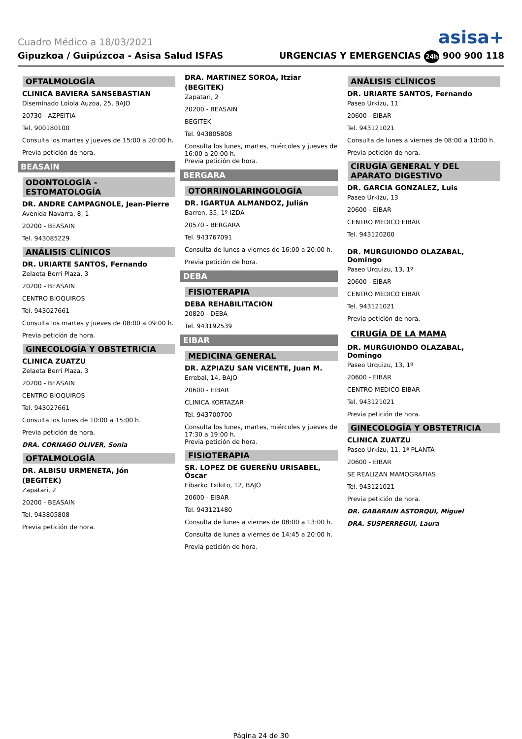Cuadro Médico a 18/03/2021 asisa+
Gipuzkoa / Guipúzcoa - Asisa Salud ISFAS URGENCIAS Y EMERGENCIAS 24h 900 900 118
OFTALMOLOGÍA
CLINICA BAVIERA SANSEBASTIAN
Diseminado Loiola Auzoa, 25, BAJO
20730 - AZPEITIA
Tel. 900180100
Consulta los martes y jueves de 15:00 a 20:00 h.
Previa petición de hora.
BEASAIN
ODONTOLOGÍA - ESTOMATOLOGÍA
DR. ANDRE CAMPAGNOLE, Jean-Pierre
Avenida Navarra, 8, 1
20200 - BEASAIN
Tel. 943085229
ANÁLISIS CLÍNICOS
DR. URIARTE SANTOS, Fernando
Zelaeta Berri Plaza, 3
20200 - BEASAIN
CENTRO BIOQUIROS
Tel. 943027661
Consulta los martes y jueves de 08:00 a 09:00 h.
Previa petición de hora.
GINECOLOGÍA Y OBSTETRICIA
CLINICA ZUATZU
Zelaeta Berri Plaza, 3
20200 - BEASAIN
CENTRO BIOQUIROS
Tel. 943027661
Consulta los lunes de 10:00 a 15:00 h.
Previa petición de hora.
DRA. CORNAGO OLIVER, Sonia
OFTALMOLOGÍA
DR. ALBISU URMENETA, Jón
(BEGITEK)
Zapatari, 2
20200 - BEASAIN
Tel. 943805808
Previa petición de hora.
DRA. MARTINEZ SOROA, Itziar
(BEGITEK)
Zapatari, 2
20200 - BEASAIN
BEGITEK
Tel. 943805808
Consulta los lunes, martes, miércoles y jueves de 16:00 a 20:00 h.
Previa petición de hora.
BERGARA
OTORRINOLARINGOLOGÍA
DR. IGARTUA ALMANDOZ, Julián
Barren, 35, 1º IZDA
20570 - BERGARA
Tel. 943767091
Consulta de lunes a viernes de 16:00 a 20:00 h.
Previa petición de hora.
DEBA
FISIOTERAPIA
DEBA REHABILITACION
20820 - DEBA
Tel. 943192539
EIBAR
MEDICINA GENERAL
DR. AZPIAZU SAN VICENTE, Juan M.
Errebal, 14, BAJO
20600 - EIBAR
CLINICA KORTAZAR
Tel. 943700700
Consulta los lunes, martes, miércoles y jueves de 17:30 a 19:00 h.
Previa petición de hora.
FISIOTERAPIA
SR. LOPEZ DE GUEREÑU URISABEL, Óscar
Eibarko Txikito, 12, BAJO
20600 - EIBAR
Tel. 943121480
Consulta de lunes a viernes de 08:00 a 13:00 h.
Consulta de lunes a viernes de 14:45 a 20:00 h.
Previa petición de hora.
ANÁLISIS CLÍNICOS
DR. URIARTE SANTOS, Fernando
Paseo Urkizu, 11
20600 - EIBAR
Tel. 943121021
Consulta de lunes a viernes de 08:00 a 10:00 h.
Previa petición de hora.
CIRUGÍA GENERAL Y DEL APARATO DIGESTIVO
DR. GARCIA GONZALEZ, Luis
Paseo Urkizu, 13
20600 - EIBAR
CENTRO MEDICO EIBAR
Tel. 943120200
DR. MURGUIONDO OLAZABAL, Domingo
Paseo Urquizu, 13, 1º
20600 - EIBAR
CENTRO MEDICO EIBAR
Tel. 943121021
Previa petición de hora.
CIRUGÍA DE LA MAMA
DR. MURGUIONDO OLAZABAL, Domingo
Paseo Urquizu, 13, 1º
20600 - EIBAR
CENTRO MEDICO EIBAR
Tel. 943121021
Previa petición de hora.
GINECOLOGÍA Y OBSTETRICIA
CLINICA ZUATZU
Paseo Urkizu, 11, 1ª PLANTA
20600 - EIBAR
SE REALIZAN MAMOGRAFIAS
Tel. 943121021
Previa petición de hora.
DR. GABARAIN ASTORQUI, Miguel
DRA. SUSPERREGUI, Laura
Página 24 de 30